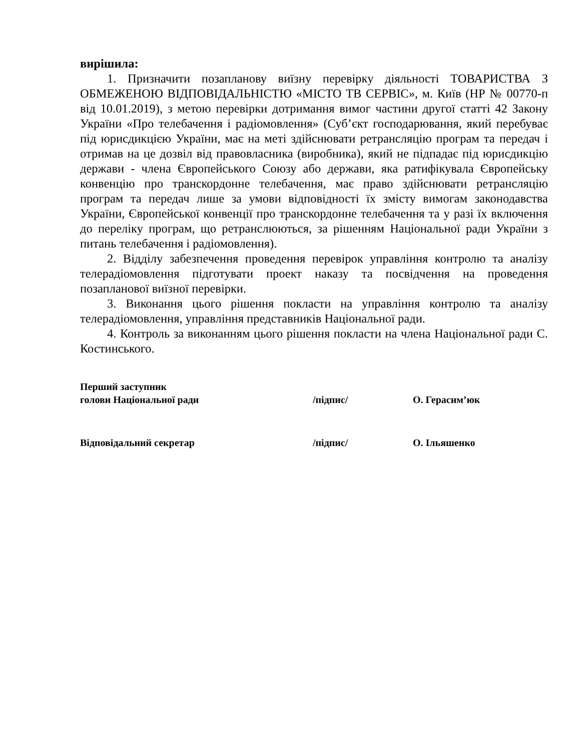вирішила:
1. Призначити позапланову виїзну перевірку діяльності ТОВАРИСТВА З ОБМЕЖЕНОЮ ВІДПОВІДАЛЬНІСТЮ «МІСТО ТВ СЕРВІС», м. Київ (НР № 00770-п від 10.01.2019), з метою перевірки дотримання вимог частини другої статті 42 Закону України «Про телебачення і радіомовлення» (Суб’єкт господарювання, який перебуває під юрисдикцією України, має на меті здійснювати ретрансляцію програм та передач і отримав на це дозвіл від правовласника (виробника), який не підпадає під юрисдикцію держави - члена Європейського Союзу або держави, яка ратифікувала Європейську конвенцію про транскордонне телебачення, має право здійснювати ретрансляцію програм та передач лише за умови відповідності їх змісту вимогам законодавства України, Європейської конвенції про транскордонне телебачення та у разі їх включення до переліку програм, що ретранслюються, за рішенням Національної ради України з питань телебачення і радіомовлення).
2. Відділу забезпечення проведення перевірок управління контролю та аналізу телерадіомовлення підготувати проект наказу та посвідчення на проведення позапланової виїзної перевірки.
3. Виконання цього рішення покласти на управління контролю та аналізу телерадіомовлення, управління представників Національної ради.
4. Контроль за виконанням цього рішення покласти на члена Національної ради С. Костинського.
Перший заступник
голови Національної ради
/підпис/
О. Герасим’юк
Відповідальний секретар /підпис/ О. Ільяшенко